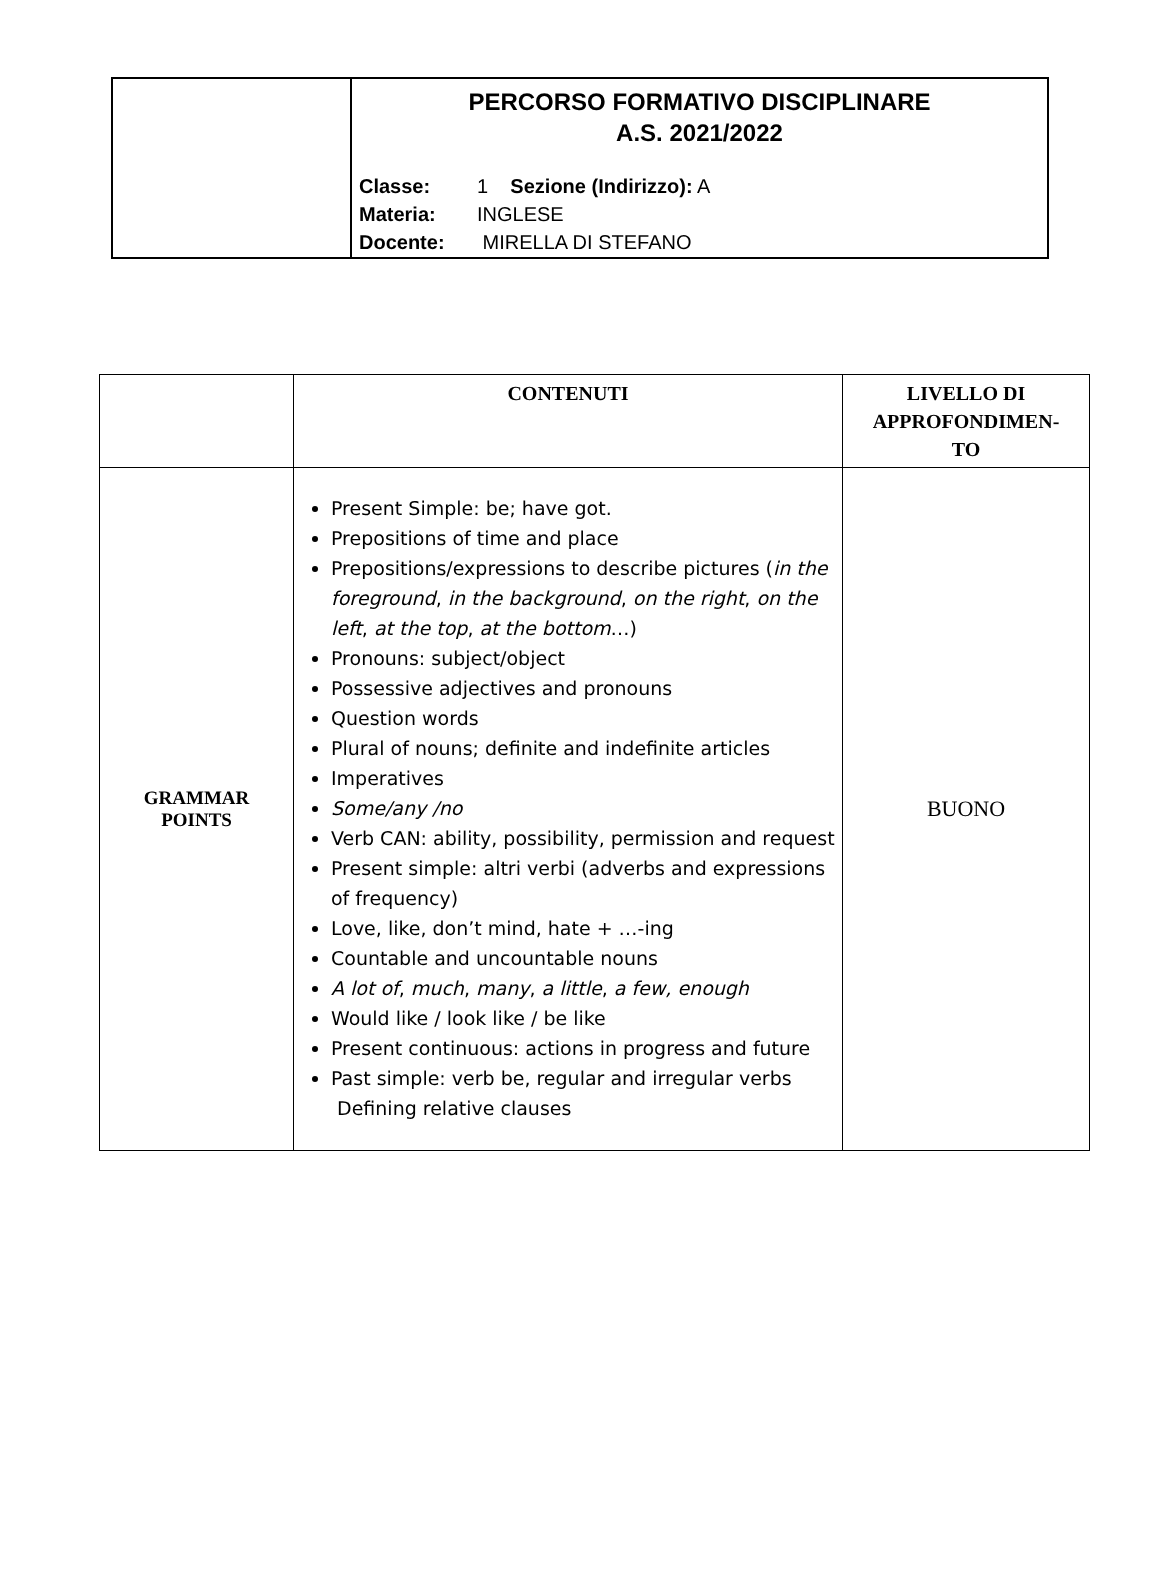| | PERCORSO FORMATIVO DISCIPLINARE A.S. 2021/2022 Classe: 1 Sezione (Indirizzo): A Materia: INGLESE Docente: MIRELLA DI STEFANO |
| | CONTENUTI | LIVELLO DI APPROFONDIMEN- TO |
| --- | --- | --- |
| GRAMMAR POINTS | Present Simple: be; have got. Prepositions of time and place Prepositions/expressions to describe pictures ( in the foreground , in the background , on the right , on the left , at the top , at the bottom …) Pronouns: subject/object Possessive adjectives and pronouns Question words Plural of nouns; definite and indefinite articles Imperatives Some/any /no Verb CAN: ability, possibility, permission and request Present simple: altri verbi (adverbs and expressions of frequency) Love, like, don’t mind, hate + …-ing Countable and uncountable nouns A lot of , much , many , a little , a few, enough Would like / look like / be like Present continuous: actions in progress and future Past simple: verb be, regular and irregular verbs Defining relative clauses | BUONO |